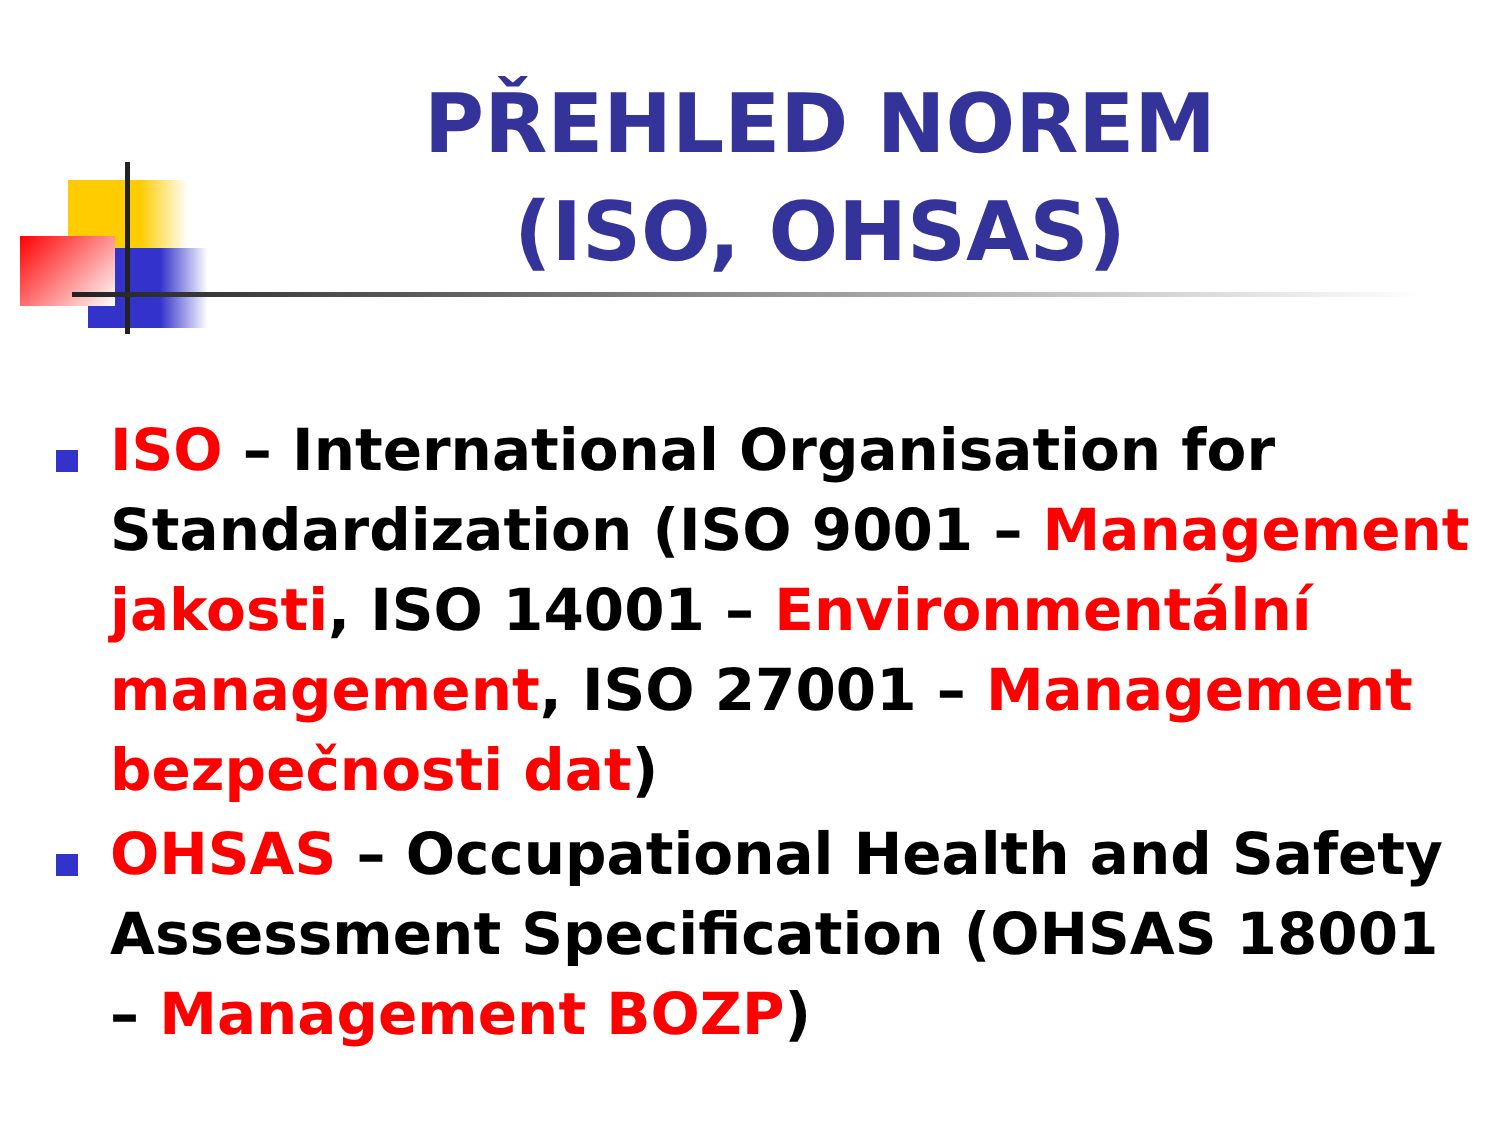PŘEHLED NOREM
(ISO, OHSAS)
ISO – International Organisation for Standardization (ISO 9001 – Management jakosti, ISO 14001 – Environmentální management, ISO 27001 – Management bezpečnosti dat)
OHSAS – Occupational Health and Safety Assessment Specification (OHSAS 18001 – Management BOZP)